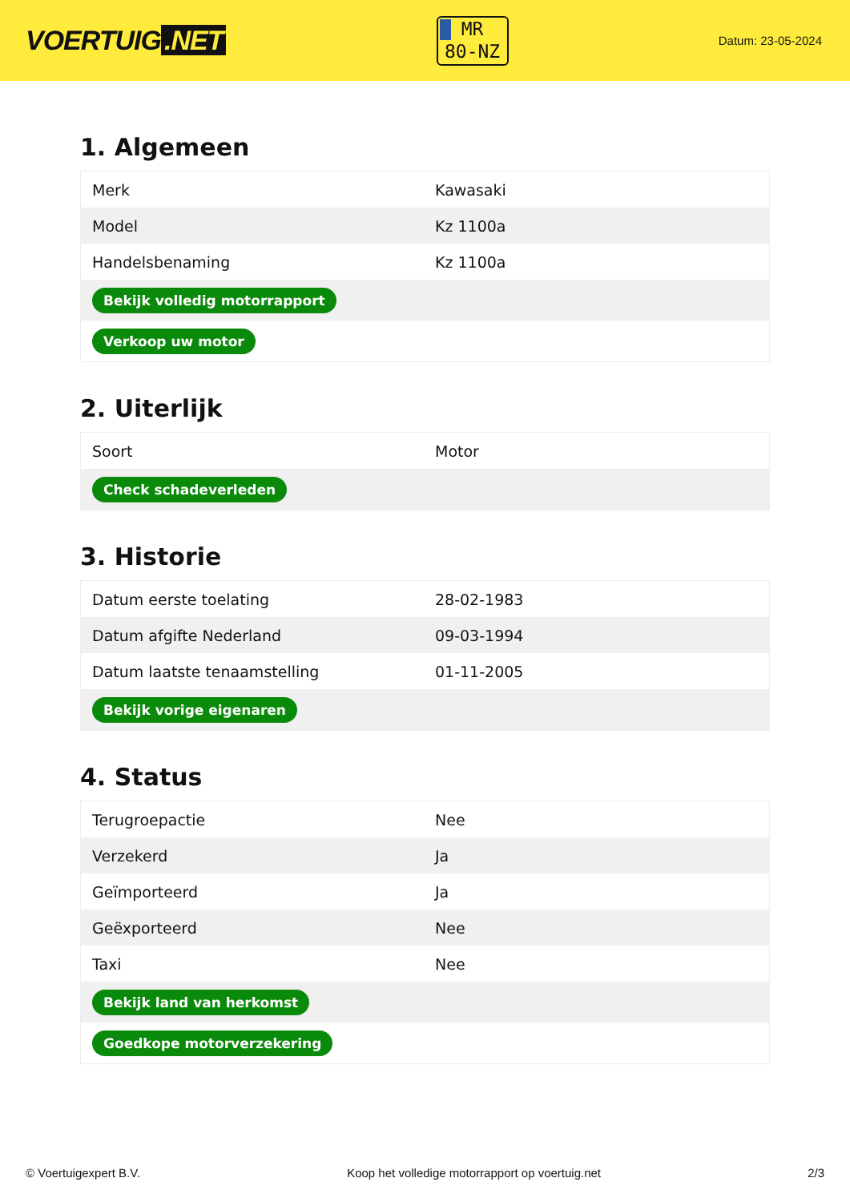VOERTUIG.NET
MR
80-NZ
Datum: 23-05-2024
1. Algemeen
| Merk | Kawasaki |
| Model | Kz 1100a |
| Handelsbenaming | Kz 1100a |
| Bekijk volledig motorrapport | |
| Verkoop uw motor | |
2. Uiterlijk
| Soort | Motor |
| Check schadeverleden | |
3. Historie
| Datum eerste toelating | 28-02-1983 |
| Datum afgifte Nederland | 09-03-1994 |
| Datum laatste tenaamstelling | 01-11-2005 |
| Bekijk vorige eigenaren | |
4. Status
| Terugroepactie | Nee |
| Verzekerd | Ja |
| Geïmporteerd | Ja |
| Geëxporteerd | Nee |
| Taxi | Nee |
| Bekijk land van herkomst | |
| Goedkope motorverzekering | |
© Voertuigexpert B.V. Koop het volledige motorrapport op voertuig.net 2/3